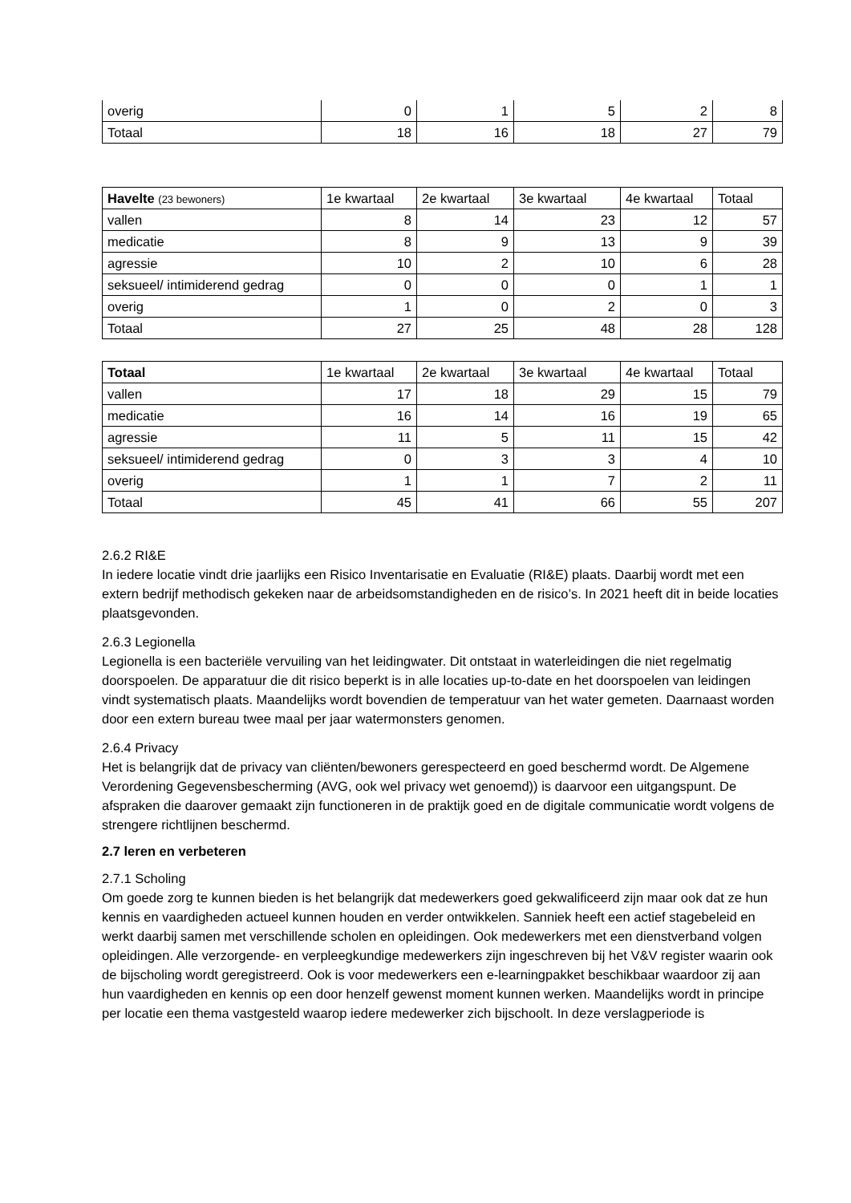| overig | 0 | 1 | 5 | 2 | 8 |
| Totaal | 18 | 16 | 18 | 27 | 79 |
| Havelte (23 bewoners) | 1e kwartaal | 2e kwartaal | 3e kwartaal | 4e kwartaal | Totaal |
| --- | --- | --- | --- | --- | --- |
| vallen | 8 | 14 | 23 | 12 | 57 |
| medicatie | 8 | 9 | 13 | 9 | 39 |
| agressie | 10 | 2 | 10 | 6 | 28 |
| seksueel/ intimiderend gedrag | 0 | 0 | 0 | 1 | 1 |
| overig | 1 | 0 | 2 | 0 | 3 |
| Totaal | 27 | 25 | 48 | 28 | 128 |
| Totaal | 1e kwartaal | 2e kwartaal | 3e kwartaal | 4e kwartaal | Totaal |
| --- | --- | --- | --- | --- | --- |
| vallen | 17 | 18 | 29 | 15 | 79 |
| medicatie | 16 | 14 | 16 | 19 | 65 |
| agressie | 11 | 5 | 11 | 15 | 42 |
| seksueel/ intimiderend gedrag | 0 | 3 | 3 | 4 | 10 |
| overig | 1 | 1 | 7 | 2 | 11 |
| Totaal | 45 | 41 | 66 | 55 | 207 |
2.6.2 RI&E
In iedere locatie vindt drie jaarlijks een Risico Inventarisatie en Evaluatie (RI&E) plaats. Daarbij wordt met een extern bedrijf methodisch gekeken naar de arbeidsomstandigheden en de risico’s. In 2021 heeft dit in beide locaties plaatsgevonden.
2.6.3 Legionella
Legionella is een bacteriële vervuiling van het leidingwater. Dit ontstaat in waterleidingen die niet regelmatig doorspoelen. De apparatuur die dit risico beperkt is in alle locaties up-to-date en het doorspoelen van leidingen vindt systematisch plaats. Maandelijks wordt bovendien de temperatuur van het water gemeten. Daarnaast worden door een extern bureau twee maal per jaar watermonsters genomen.
2.6.4 Privacy
Het is belangrijk dat de privacy van cliënten/bewoners gerespecteerd en goed beschermd wordt. De Algemene Verordening Gegevensbescherming (AVG, ook wel privacy wet genoemd)) is daarvoor een uitgangspunt. De afspraken die daarover gemaakt zijn functioneren in de praktijk goed en de digitale communicatie wordt volgens de strengere richtlijnen beschermd.
2.7 leren en verbeteren
2.7.1 Scholing
Om goede zorg te kunnen bieden is het belangrijk dat medewerkers goed gekwalificeerd zijn maar ook dat ze hun kennis en vaardigheden actueel kunnen houden en verder ontwikkelen. Sanniek heeft een actief stagebeleid en werkt daarbij samen met verschillende scholen en opleidingen. Ook medewerkers met een dienstverband volgen opleidingen. Alle verzorgende- en verpleegkundige medewerkers zijn ingeschreven bij het V&V register waarin ook de bijscholing wordt geregistreerd. Ook is voor medewerkers een e-learningpakket beschikbaar waardoor zij aan hun vaardigheden en kennis op een door henzelf gewenst moment kunnen werken. Maandelijks wordt in principe per locatie een thema vastgesteld waarop iedere medewerker zich bijschoolt. In deze verslagperiode is